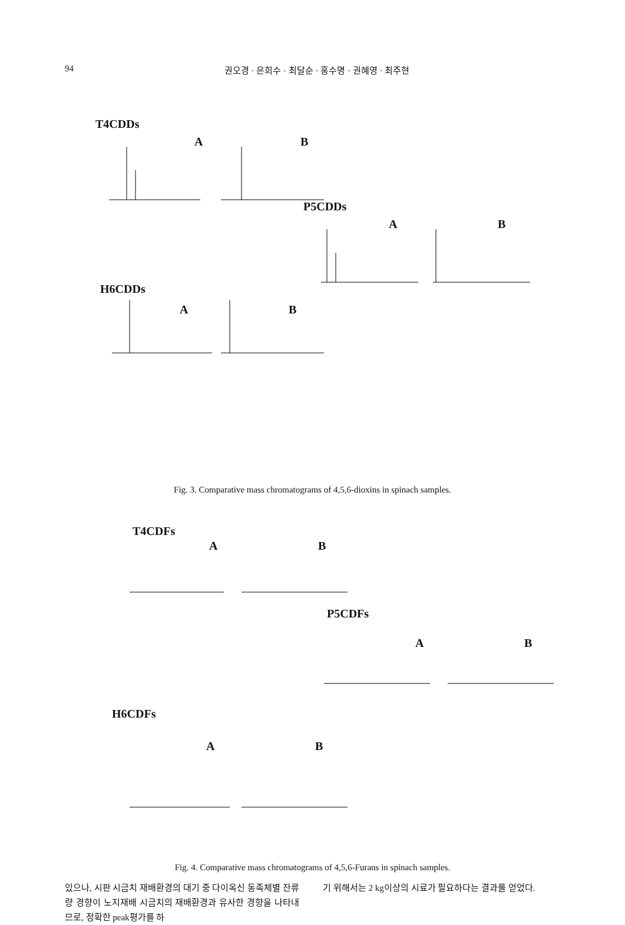94 권오경 · 은희수 · 최달순 · 홍수명 · 권혜영 · 최주현
T4CDDs
A B
P5CDDs
A B
H6CDDs
A B
Fig. 3. Comparative mass chromatograms of 4,5,6-dioxins in spinach samples.
T4CDFs
A B
P5CDFs
A B
H6CDFs
A B
Fig. 4. Comparative mass chromatograms of 4,5,6-Furans in spinach samples.
있으나, 시판 시금치 재배환경의 대기 중 다이옥신 동족체별 잔류량 경향이 노지재배 시금치의 재배환경과 유사한 경향을 나타내므로, 정확한 peak평가를 하
기 위해서는 2 kg이상의 시료가 필요하다는 결과를 얻었다.